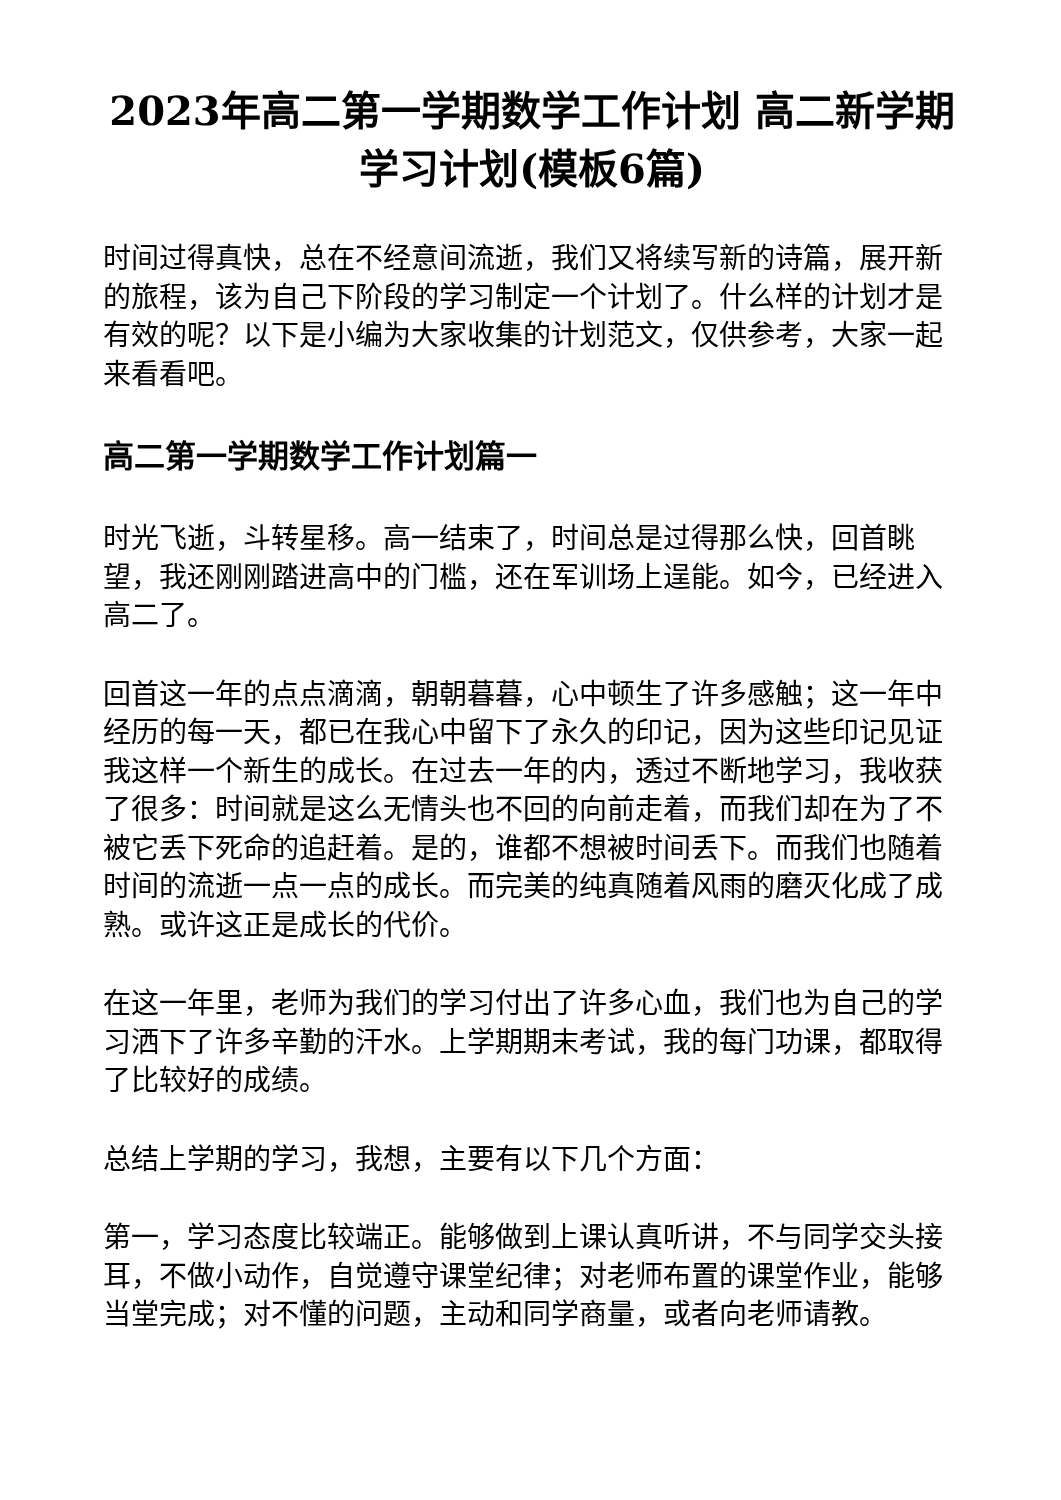2023年高二第一学期数学工作计划 高二新学期学习计划(模板6篇)
时间过得真快，总在不经意间流逝，我们又将续写新的诗篇，展开新的旅程，该为自己下阶段的学习制定一个计划了。什么样的计划才是有效的呢？以下是小编为大家收集的计划范文，仅供参考，大家一起来看看吧。
高二第一学期数学工作计划篇一
时光飞逝，斗转星移。高一结束了，时间总是过得那么快，回首眺望，我还刚刚踏进高中的门槛，还在军训场上逞能。如今，已经进入高二了。
回首这一年的点点滴滴，朝朝暮暮，心中顿生了许多感触；这一年中经历的每一天，都已在我心中留下了永久的印记，因为这些印记见证我这样一个新生的成长。在过去一年的内，透过不断地学习，我收获了很多：时间就是这么无情头也不回的向前走着，而我们却在为了不被它丢下死命的追赶着。是的，谁都不想被时间丢下。而我们也随着时间的流逝一点一点的成长。而完美的纯真随着风雨的磨灭化成了成熟。或许这正是成长的代价。
在这一年里，老师为我们的学习付出了许多心血，我们也为自己的学习洒下了许多辛勤的汗水。上学期期末考试，我的每门功课，都取得了比较好的成绩。
总结上学期的学习，我想，主要有以下几个方面：
第一，学习态度比较端正。能够做到上课认真听讲，不与同学交头接耳，不做小动作，自觉遵守课堂纪律；对老师布置的课堂作业，能够当堂完成；对不懂的问题，主动和同学商量，或者向老师请教。